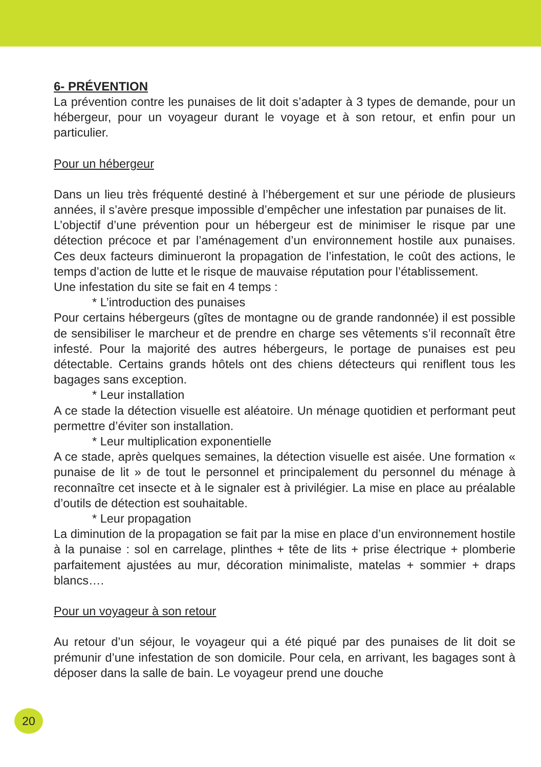6- PRÉVENTION
La prévention contre les punaises de lit doit s’adapter à 3 types de demande, pour un hébergeur, pour un voyageur durant le voyage et à son retour, et enfin pour un particulier.
Pour un hébergeur
Dans un lieu très fréquenté destiné à l’hébergement et sur une période de plusieurs années, il s’avère presque impossible d’empêcher une infestation par punaises de lit.
L’objectif d’une prévention pour un hébergeur est de minimiser le risque par une détection précoce et par l’aménagement d’un environnement hostile aux punaises. Ces deux facteurs diminueront la propagation de l’infestation, le coût des actions, le temps d’action de lutte et le risque de mauvaise réputation pour l’établissement.
Une infestation du site se fait en 4 temps :
* L’introduction des punaises
Pour certains hébergeurs (gîtes de montagne ou de grande randonnée) il est possible de sensibiliser le marcheur et de prendre en charge ses vêtements s’il reconnaît être infesté. Pour la majorité des autres hébergeurs, le portage de punaises est peu détectable. Certains grands hôtels ont des chiens détecteurs qui reniflent tous les bagages sans exception.
* Leur installation
A ce stade la détection visuelle est aléatoire. Un ménage quotidien et performant peut permettre d’éviter son installation.
* Leur multiplication exponentielle
A ce stade, après quelques semaines, la détection visuelle est aisée. Une formation « punaise de lit » de tout le personnel et principalement du personnel du ménage à reconnaître cet insecte et à le signaler est à privilégier. La mise en place au préalable d’outils de détection est souhaitable.
* Leur propagation
La diminution de la propagation se fait par la mise en place d’un environnement hostile à la punaise : sol en carrelage, plinthes + tête de lits + prise électrique + plomberie parfaitement ajustées au mur, décoration minimaliste, matelas + sommier + draps blancs….
Pour un voyageur à son retour
Au retour d’un séjour, le voyageur qui a été piqué par des punaises de lit doit se prémunir d’une infestation de son domicile. Pour cela, en arrivant, les bagages sont à déposer dans la salle de bain. Le voyageur prend une douche
20